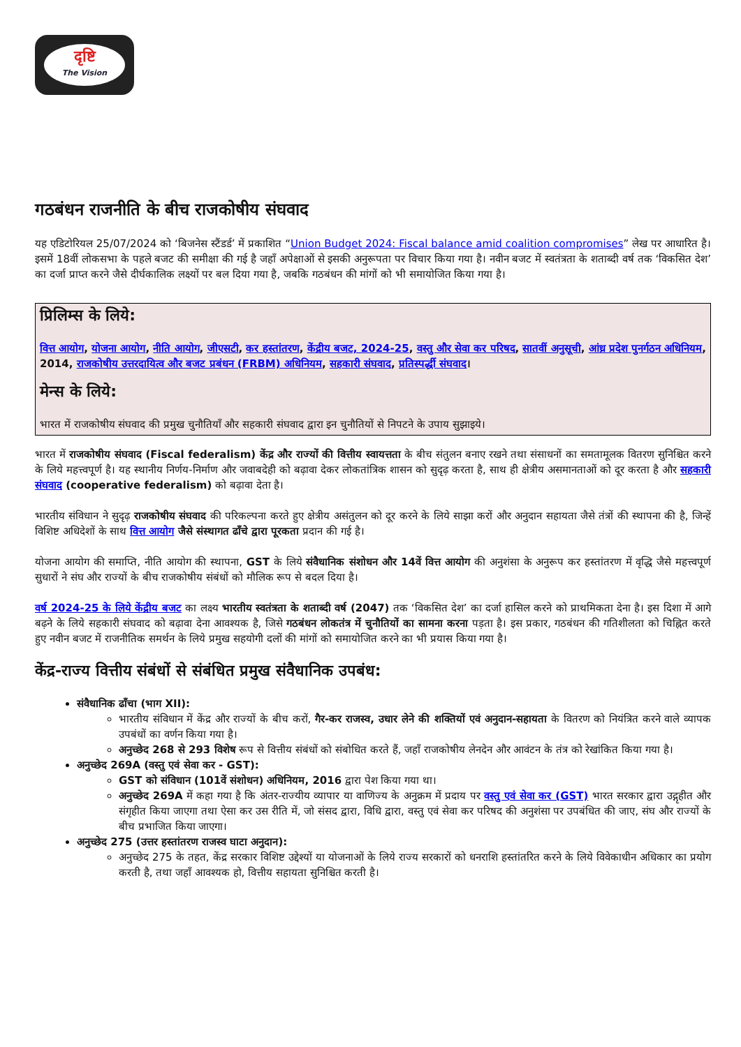दृष्टि
The Vision
गठबंधन राजनीति के बीच राजकोषीय संघवाद
यह एडिटोरियल 25/07/2024 को ‘बिजनेस स्टैंडर्ड’ में प्रकाशित “Union Budget 2024: Fiscal balance amid coalition compromises” लेख पर आधारित है। इसमें 18वीं लोकसभा के पहले बजट की समीक्षा की गई है जहाँ अपेक्षाओं से इसकी अनुरूपता पर विचार किया गया है। नवीन बजट में स्वतंत्रता के शताब्दी वर्ष तक ‘विकसित देश’ का दर्जा प्राप्त करने जैसे दीर्घकालिक लक्ष्यों पर बल दिया गया है, जबकि गठबंधन की मांगों को भी समायोजित किया गया है।
प्रिलिम्स के लिये:
वित्त आयोग, योजना आयोग, नीति आयोग, जीएसटी, कर हस्तांतरण, केंद्रीय बजट, 2024-25, वस्तु और सेवा कर परिषद, सातवीं अनुसूची, आंध्र प्रदेश पुनर्गठन अधिनियम, 2014, राजकोषीय उत्तरदायित्व और बजट प्रबंधन (FRBM) अधिनियम, सहकारी संघवाद, प्रतिस्पर्द्धी संघवाद।
मेन्स के लिये:
भारत में राजकोषीय संघवाद की प्रमुख चुनौतियाँ और सहकारी संघवाद द्वारा इन चुनौतियों से निपटने के उपाय सुझाइये।
भारत में राजकोषीय संघवाद (Fiscal federalism) केंद्र और राज्यों की वित्तीय स्वायत्तता के बीच संतुलन बनाए रखने तथा संसाधनों का समतामूलक वितरण सुनिश्चित करने के लिये महत्त्वपूर्ण है। यह स्थानीय निर्णय-निर्माण और जवाबदेही को बढ़ावा देकर लोकतांत्रिक शासन को सुदृढ़ करता है, साथ ही क्षेत्रीय असमानताओं को दूर करता है और सहकारी संघवाद (cooperative federalism) को बढ़ावा देता है।
भारतीय संविधान ने सुदृढ़ राजकोषीय संघवाद की परिकल्पना करते हुए क्षेत्रीय असंतुलन को दूर करने के लिये साझा करों और अनुदान सहायता जैसे तंत्रों की स्थापना की है, जिन्हें विशिष्ट अधिदेशों के साथ वित्त आयोग जैसे संस्थागत ढाँचे द्वारा पूरकता प्रदान की गई है।
योजना आयोग की समाप्ति, नीति आयोग की स्थापना, GST के लिये संवैधानिक संशोधन और 14वें वित्त आयोग की अनुशंसा के अनुरूप कर हस्तांतरण में वृद्धि जैसे महत्त्वपूर्ण सुधारों ने संघ और राज्यों के बीच राजकोषीय संबंधों को मौलिक रूप से बदल दिया है।
वर्ष 2024-25 के लिये केंद्रीय बजट का लक्ष्य भारतीय स्वतंत्रता के शताब्दी वर्ष (2047) तक ‘विकसित देश’ का दर्जा हासिल करने को प्राथमिकता देना है। इस दिशा में आगे बढ़ने के लिये सहकारी संघवाद को बढ़ावा देना आवश्यक है, जिसे गठबंधन लोकतंत्र में चुनौतियों का सामना करना पड़ता है। इस प्रकार, गठबंधन की गतिशीलता को चिह्नित करते हुए नवीन बजट में राजनीतिक समर्थन के लिये प्रमुख सहयोगी दलों की मांगों को समायोजित करने का भी प्रयास किया गया है।
केंद्र-राज्य वित्तीय संबंधों से संबंधित प्रमुख संवैधानिक उपबंध:
संवैधानिक ढाँचा (भाग XII):
भारतीय संविधान में केंद्र और राज्यों के बीच करों, गैर-कर राजस्व, उधार लेने की शक्तियों एवं अनुदान-सहायता के वितरण को नियंत्रित करने वाले व्यापक उपबंधों का वर्णन किया गया है।
अनुच्छेद 268 से 293 विशेष रूप से वित्तीय संबंधों को संबोधित करते हैं, जहाँ राजकोषीय लेनदेन और आवंटन के तंत्र को रेखांकित किया गया है।
अनुच्छेद 269A (वस्तु एवं सेवा कर - GST):
GST को संविधान (101वें संशोधन) अधिनियम, 2016 द्वारा पेश किया गया था।
अनुच्छेद 269A में कहा गया है कि अंतर-राज्यीय व्यापार या वाणिज्य के अनुक्रम में प्रदाय पर वस्तु एवं सेवा कर (GST) भारत सरकार द्वारा उद्गृहीत और संगृहीत किया जाएगा तथा ऐसा कर उस रीति में, जो संसद द्वारा, विधि द्वारा, वस्तु एवं सेवा कर परिषद की अनुशंसा पर उपबंधित की जाए, संघ और राज्यों के बीच प्रभाजित किया जाएगा।
अनुच्छेद 275 (उत्तर हस्तांतरण राजस्व घाटा अनुदान):
अनुच्छेद 275 के तहत, केंद्र सरकार विशिष्ट उद्देश्यों या योजनाओं के लिये राज्य सरकारों को धनराशि हस्तांतरित करने के लिये विवेकाधीन अधिकार का प्रयोग करती है, तथा जहाँ आवश्यक हो, वित्तीय सहायता सुनिश्चित करती है।